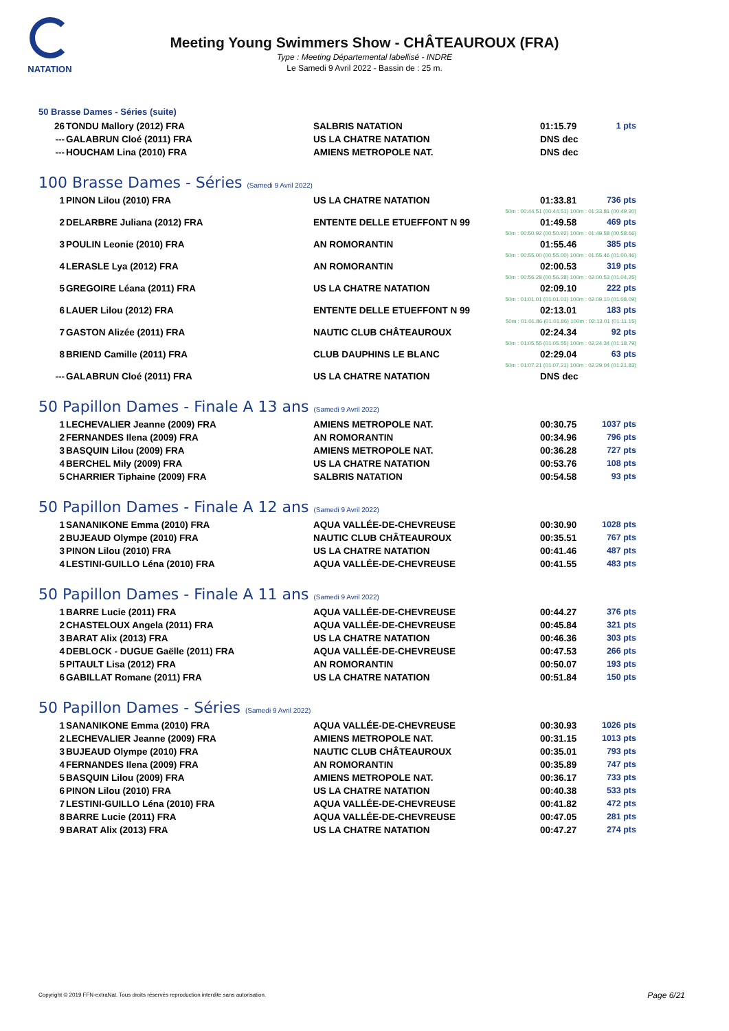NATATION
Meeting Young Swimmers Show - CHÂTEAUROUX (FRA)
Type : Meeting Départemental labellisé - INDRE
Le Samedi 9 Avril 2022 - Bassin de : 25 m.
50 Brasse Dames - Séries (suite)
| 26 | TONDU Mallory (2012) FRA | SALBRIS NATATION | 01:15.79 | 1 pts |
| --- | GALABRUN Cloé (2011) FRA | US LA CHATRE NATATION | DNS dec | |
| --- | HOUCHAM Lina (2010) FRA | AMIENS METROPOLE NAT. | DNS dec | |
100 Brasse Dames - Séries (Samedi 9 Avril 2022)
| 1 | PINON Lilou (2010) FRA | US LA CHATRE NATATION | 01:33.81 | 736 pts |
| 50m : 00:44.51 (00:44.51) 100m : 01:33.81 (00:49.30) | | | | |
| 2 | DELARBRE Juliana (2012) FRA | ENTENTE DELLE ETUEFFONT N 99 | 01:49.58 | 469 pts |
| 50m : 00:50.92 (00:50.92) 100m : 01:49.58 (00:58.66) | | | | |
| 3 | POULIN Leonie (2010) FRA | AN ROMORANTIN | 01:55.46 | 385 pts |
| 50m : 00:55.00 (00:55.00) 100m : 01:55.46 (01:00.46) | | | | |
| 4 | LERASLE Lya (2012) FRA | AN ROMORANTIN | 02:00.53 | 319 pts |
| 50m : 00:56.28 (00:56.28) 100m : 02:00.53 (01:04.25) | | | | |
| 5 | GREGOIRE Léana (2011) FRA | US LA CHATRE NATATION | 02:09.10 | 222 pts |
| 50m : 01:01.01 (01:01.01) 100m : 02:09.10 (01:08.09) | | | | |
| 6 | LAUER Lilou (2012) FRA | ENTENTE DELLE ETUEFFONT N 99 | 02:13.01 | 183 pts |
| 50m : 01:01.86 (01:01.86) 100m : 02:13.01 (01:11.15) | | | | |
| 7 | GASTON Alizée (2011) FRA | NAUTIC CLUB CHÂTEAUROUX | 02:24.34 | 92 pts |
| 50m : 01:05.55 (01:05.55) 100m : 02:24.34 (01:18.79) | | | | |
| 8 | BRIEND Camille (2011) FRA | CLUB DAUPHINS LE BLANC | 02:29.04 | 63 pts |
| 50m : 01:07.21 (01:07.21) 100m : 02:29.04 (01:21.83) | | | | |
| --- | GALABRUN Cloé (2011) FRA | US LA CHATRE NATATION | DNS dec | |
50 Papillon Dames - Finale A 13 ans (Samedi 9 Avril 2022)
| 1 | LECHEVALIER Jeanne (2009) FRA | AMIENS METROPOLE NAT. | 00:30.75 | 1037 pts |
| 2 | FERNANDES Ilena (2009) FRA | AN ROMORANTIN | 00:34.96 | 796 pts |
| 3 | BASQUIN Lilou (2009) FRA | AMIENS METROPOLE NAT. | 00:36.28 | 727 pts |
| 4 | BERCHEL Mily (2009) FRA | US LA CHATRE NATATION | 00:53.76 | 108 pts |
| 5 | CHARRIER Tiphaine (2009) FRA | SALBRIS NATATION | 00:54.58 | 93 pts |
50 Papillon Dames - Finale A 12 ans (Samedi 9 Avril 2022)
| 1 | SANANIKONE Emma (2010) FRA | AQUA VALLÉE-DE-CHEVREUSE | 00:30.90 | 1028 pts |
| 2 | BUJEAUD Olympe (2010) FRA | NAUTIC CLUB CHÂTEAUROUX | 00:35.51 | 767 pts |
| 3 | PINON Lilou (2010) FRA | US LA CHATRE NATATION | 00:41.46 | 487 pts |
| 4 | LESTINI-GUILLO Léna (2010) FRA | AQUA VALLÉE-DE-CHEVREUSE | 00:41.55 | 483 pts |
50 Papillon Dames - Finale A 11 ans (Samedi 9 Avril 2022)
| 1 | BARRE Lucie (2011) FRA | AQUA VALLÉE-DE-CHEVREUSE | 00:44.27 | 376 pts |
| 2 | CHASTELOUX Angela (2011) FRA | AQUA VALLÉE-DE-CHEVREUSE | 00:45.84 | 321 pts |
| 3 | BARAT Alix (2013) FRA | US LA CHATRE NATATION | 00:46.36 | 303 pts |
| 4 | DEBLOCK - DUGUE Gaëlle (2011) FRA | AQUA VALLÉE-DE-CHEVREUSE | 00:47.53 | 266 pts |
| 5 | PITAULT Lisa (2012) FRA | AN ROMORANTIN | 00:50.07 | 193 pts |
| 6 | GABILLAT Romane (2011) FRA | US LA CHATRE NATATION | 00:51.84 | 150 pts |
50 Papillon Dames - Séries (Samedi 9 Avril 2022)
| 1 | SANANIKONE Emma (2010) FRA | AQUA VALLÉE-DE-CHEVREUSE | 00:30.93 | 1026 pts |
| 2 | LECHEVALIER Jeanne (2009) FRA | AMIENS METROPOLE NAT. | 00:31.15 | 1013 pts |
| 3 | BUJEAUD Olympe (2010) FRA | NAUTIC CLUB CHÂTEAUROUX | 00:35.01 | 793 pts |
| 4 | FERNANDES Ilena (2009) FRA | AN ROMORANTIN | 00:35.89 | 747 pts |
| 5 | BASQUIN Lilou (2009) FRA | AMIENS METROPOLE NAT. | 00:36.17 | 733 pts |
| 6 | PINON Lilou (2010) FRA | US LA CHATRE NATATION | 00:40.38 | 533 pts |
| 7 | LESTINI-GUILLO Léna (2010) FRA | AQUA VALLÉE-DE-CHEVREUSE | 00:41.82 | 472 pts |
| 8 | BARRE Lucie (2011) FRA | AQUA VALLÉE-DE-CHEVREUSE | 00:47.05 | 281 pts |
| 9 | BARAT Alix (2013) FRA | US LA CHATRE NATATION | 00:47.27 | 274 pts |
Copyright © 2019 FFN-extraNat. Tous droits réservés reproduction interdite sans autorisation.
Page 6/21